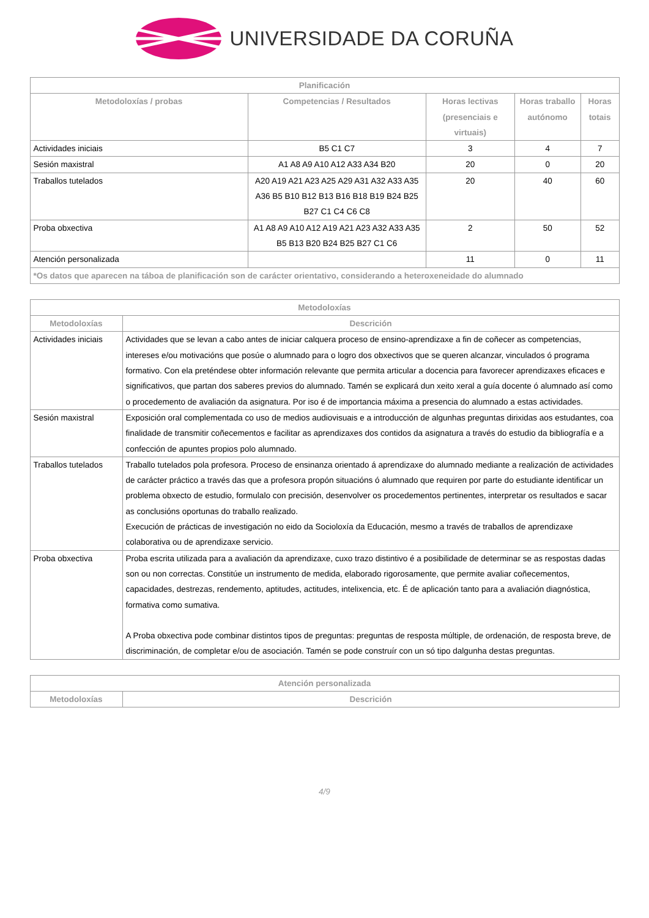UNIVERSIDADE DA CORUÑA
| Planificación | | | | |
| --- | --- | --- | --- | --- |
| Metodoloxías / probas | Competencias / Resultados | Horas lectivas (presenciais e virtuais) | Horas traballo autónomo | Horas totais |
| Actividades iniciais | B5 C1 C7 | 3 | 4 | 7 |
| Sesión maxistral | A1 A8 A9 A10 A12 A33 A34 B20 | 20 | 0 | 20 |
| Traballos tutelados | A20 A19 A21 A23 A25 A29 A31 A32 A33 A35 A36 B5 B10 B12 B13 B16 B18 B19 B24 B25 B27 C1 C4 C6 C8 | 20 | 40 | 60 |
| Proba obxectiva | A1 A8 A9 A10 A12 A19 A21 A23 A32 A33 A35 B5 B13 B20 B24 B25 B27 C1 C6 | 2 | 50 | 52 |
| Atención personalizada | | 11 | 0 | 11 |
| *Os datos que aparecen na táboa de planificación son de carácter orientativo, considerando a heteroxeneidade do alumnado | | | | |
| Metodoloxías | |
| --- | --- |
| Metodoloxías | Descrición |
| Actividades iniciais | Actividades que se levan a cabo antes de iniciar calquera proceso de ensino-aprendizaxe a fin de coñecer as competencias, intereses e/ou motivacións que posúe o alumnado para o logro dos obxectivos que se queren alcanzar, vinculados ó programa formativo. Con ela preténdese obter información relevante que permita articular a docencia para favorecer aprendizaxes eficaces e significativos, que partan dos saberes previos do alumnado. Tamén se explicará dun xeito xeral a guía docente ó alumnado así como o procedemento de avaliación da asignatura. Por iso é de importancia máxima a presencia do alumnado a estas actividades. |
| Sesión maxistral | Exposición oral complementada co uso de medios audiovisuais e a introducción de algunhas preguntas dirixidas aos estudantes, coa finalidade de transmitir coñecementos e facilitar as aprendizaxes dos contidos da asignatura a través do estudio da bibliografía e a confección de apuntes propios polo alumnado. |
| Traballos tutelados | Traballo tutelados pola profesora. Proceso de ensinanza orientado á aprendizaxe do alumnado mediante a realización de actividades de carácter práctico a través das que a profesora propón situacións ó alumnado que requiren por parte do estudiante identificar un problema obxecto de estudio, formulalo con precisión, desenvolver os procedementos pertinentes, interpretar os resultados e sacar as conclusións oportunas do traballo realizado. Execución de prácticas de investigación no eido da Socioloxía da Educación, mesmo a través de traballos de aprendizaxe colaborativa ou de aprendizaxe servicio. |
| Proba obxectiva | Proba escrita utilizada para a avaliación da aprendizaxe, cuxo trazo distintivo é a posibilidade de determinar se as respostas dadas son ou non correctas. Constitúe un instrumento de medida, elaborado rigorosamente, que permite avaliar coñecementos, capacidades, destrezas, rendemento, aptitudes, actitudes, intelixencia, etc. É de aplicación tanto para a avaliación diagnóstica, formativa como sumativa. A Proba obxectiva pode combinar distintos tipos de preguntas: preguntas de resposta múltiple, de ordenación, de resposta breve, de discriminación, de completar e/ou de asociación. Tamén se pode construír con un só tipo dalgunha destas preguntas. |
| Atención personalizada | |
| --- | --- |
| Metodoloxías | Descrición |
4/9